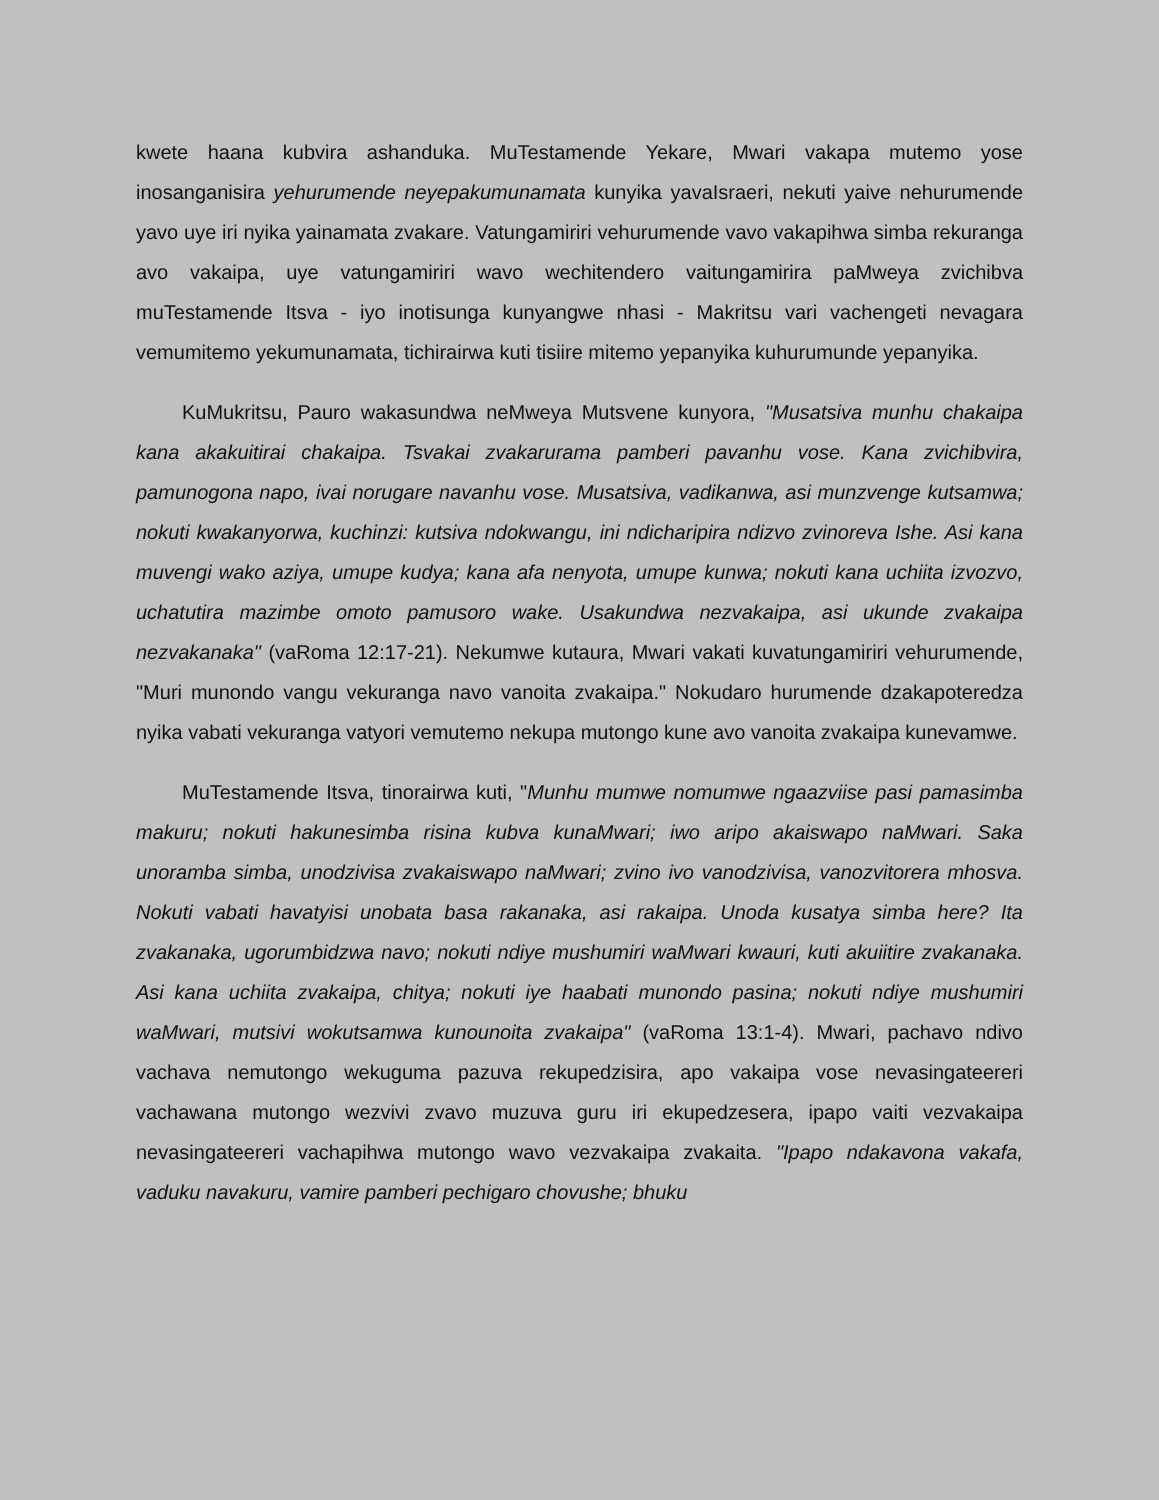kwete haana kubvira ashanduka. MuTestamende Yekare, Mwari vakapa mutemo yose inosanganisira yehurumende neyepakumunamata kunyika yavaIsraeri, nekuti yaive nehurumende yavo uye iri nyika yainamata zvakare. Vatungamiriri vehurumende vavo vakapihwa simba rekuranga avo vakaipa, uye vatungamiriri wavo wechitendero vaitungamirira paMweya zvichibva muTestamende Itsva - iyo inotisunga kunyangwe nhasi - Makritsu vari vachengeti nevagara vemumitemo yekumunamata, tichirairwa kuti tisiire mitemo yepanyika kuhurumunde yepanyika.
KuMukritsu, Pauro wakasundwa neMweya Mutsvene kunyora, "Musatsiva munhu chakaipa kana akakuitirai chakaipa. Tsvakai zvakarurama pamberi pavanhu vose. Kana zvichibvira, pamunogona napo, ivai norugare navanhu vose. Musatsiva, vadikanwa, asi munzvenge kutsamwa; nokuti kwakanyorwa, kuchinzi: kutsiva ndokwangu, ini ndicharipira ndizvo zvinoreva Ishe. Asi kana muvengi wako aziya, umupe kudya; kana afa nenyota, umupe kunwa; nokuti kana uchiita izvozvo, uchatutira mazimbe omoto pamusoro wake. Usakundwa nezvakaipa, asi ukunde zvakaipa nezvakanaka" (vaRoma 12:17-21). Nekumwe kutaura, Mwari vakati kuvatungamiriri vehurumende, "Muri munondo vangu vekuranga navo vanoita zvakaipa." Nokudaro hurumende dzakapoteredza nyika vabati vekuranga vatyori vemutemo nekupa mutongo kune avo vanoita zvakaipa kunevamwe.
MuTestamende Itsva, tinorairwa kuti, "Munhu mumwe nomumwe ngaazviise pasi pamasimba makuru; nokuti hakunesimba risina kubva kunaMwari; iwo aripo akaiswapo naMwari. Saka unoramba simba, unodzivisa zvakaiswapo naMwari; zvino ivo vanodzivisa, vanozvitorera mhosva. Nokuti vabati havatyisi unobata basa rakanaka, asi rakaipa. Unoda kusatya simba here? Ita zvakanaka, ugorumbidzwa navo; nokuti ndiye mushumiri waMwari kwauri, kuti akuiitire zvakanaka. Asi kana uchiita zvakaipa, chitya; nokuti iye haabati munondo pasina; nokuti ndiye mushumiri waMwari, mutsivi wokutsamwa kunounoita zvakaipa" (vaRoma 13:1-4). Mwari, pachavo ndivo vachava nemutongo wekuguma pazuva rekupedzisira, apo vakaipa vose nevasingateereri vachawana mutongo wezvivi zvavo muzuva guru iri ekupedzesera, ipapo vaiti vezvakaipa nevasingateereri vachapihwa mutongo wavo vezvakaipa zvakaita. "Ipapo ndakavona vakafa, vaduku navakuru, vamire pamberi pechigaro chovushe; bhuku